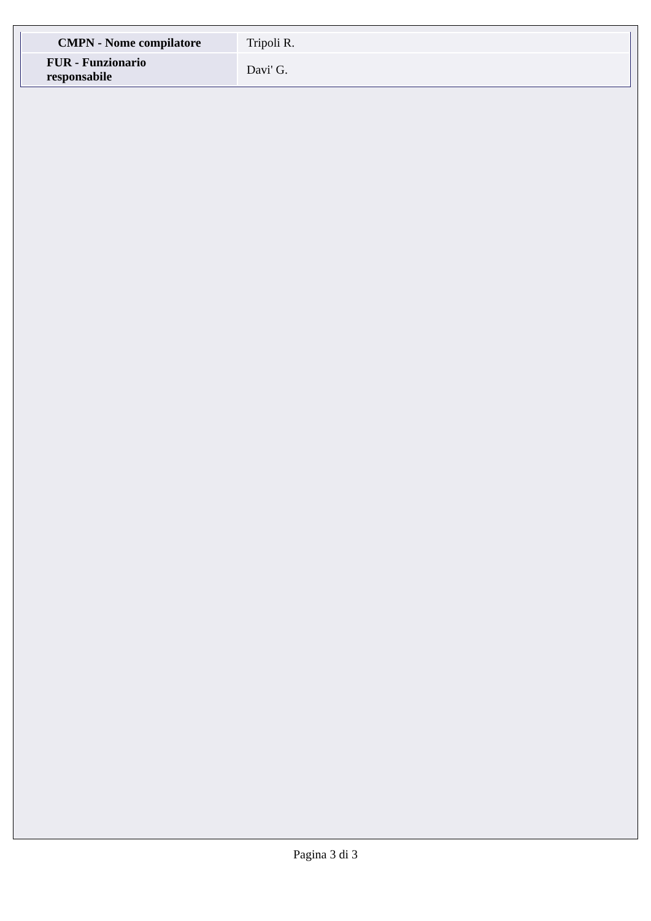| CMPN - Nome compilatore | Tripoli R. |
| FUR - Funzionario responsabile | Davi' G. |
Pagina 3 di 3